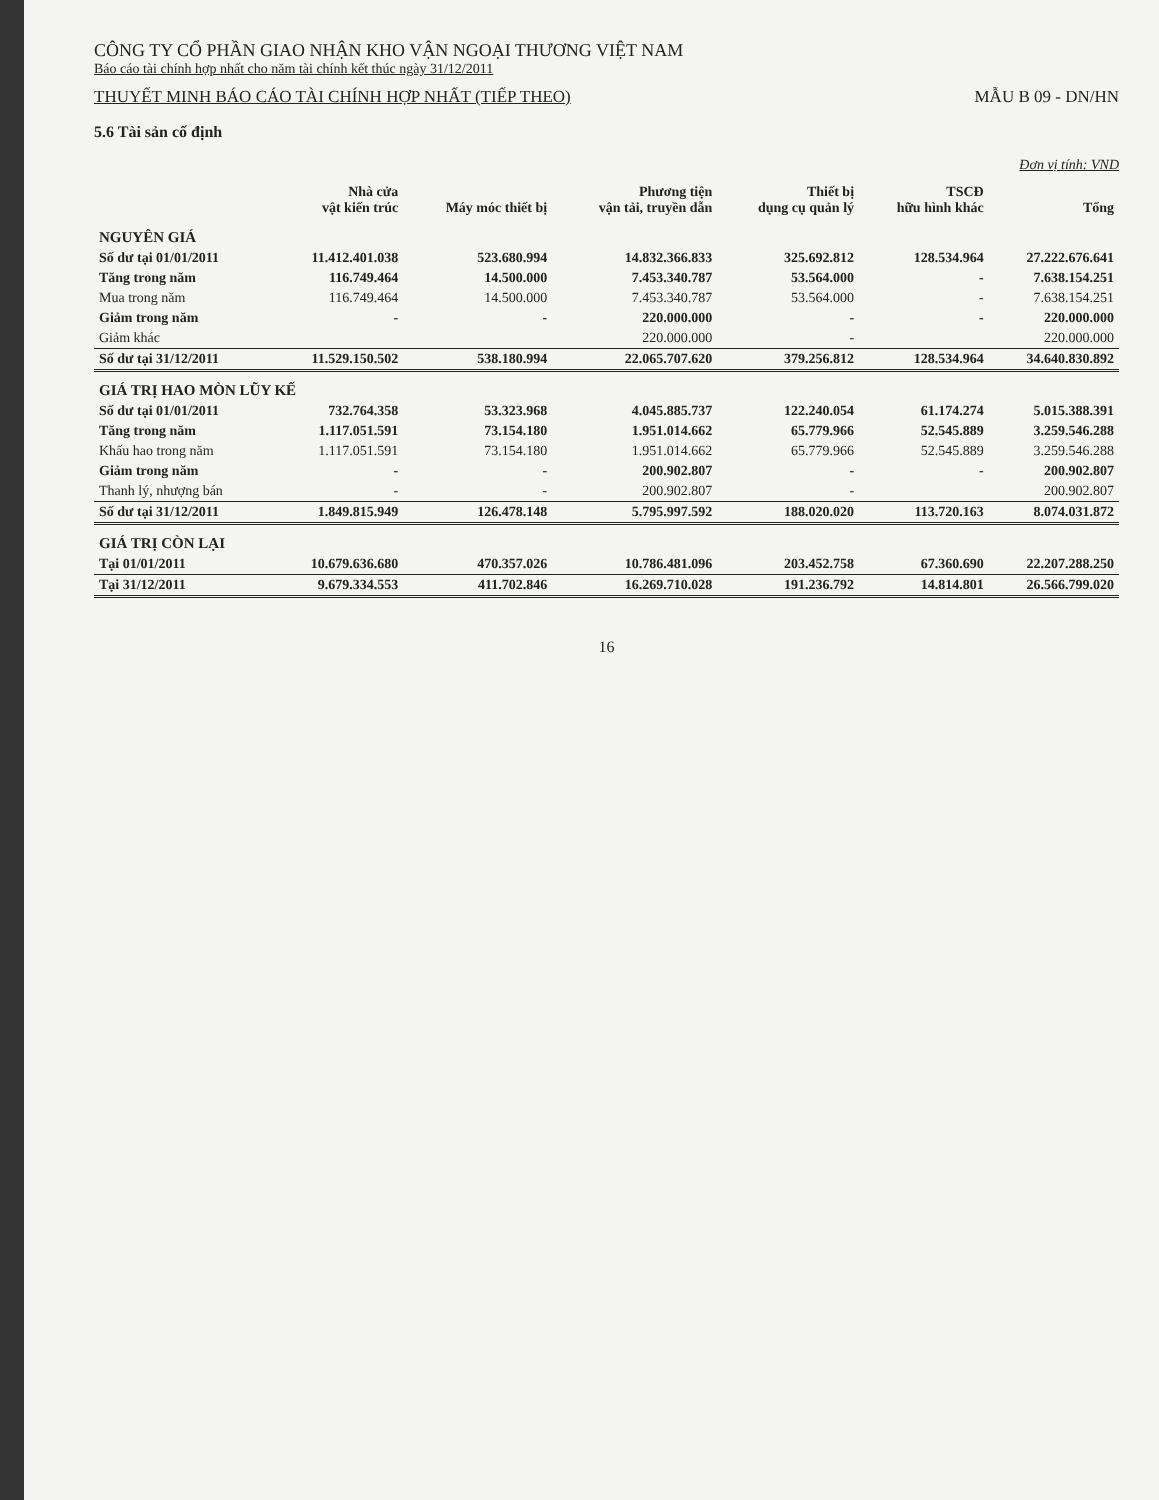CÔNG TY CỔ PHẦN GIAO NHẬN KHO VẬN NGOẠI THƯƠNG VIỆT NAM
Báo cáo tài chính hợp nhất cho năm tài chính kết thúc ngày 31/12/2011
THUYẾT MINH BÁO CÁO TÀI CHÍNH HỢP NHẤT (TIẾP THEO)
MẪU B 09 - DN/HN
5.6 Tài sản cố định
Đơn vị tính: VND
| | Nhà cửa vật kiến trúc | Máy móc thiết bị | Phương tiện vận tải, truyền dẫn | Thiết bị dụng cụ quản lý | TSCĐ hữu hình khác | Tổng |
| --- | --- | --- | --- | --- | --- | --- |
| NGUYÊN GIÁ | | | | | | |
| Số dư tại 01/01/2011 | 11.412.401.038 | 523.680.994 | 14.832.366.833 | 325.692.812 | 128.534.964 | 27.222.676.641 |
| Tăng trong năm | 116.749.464 | 14.500.000 | 7.453.340.787 | 53.564.000 | - | 7.638.154.251 |
| Mua trong năm | 116.749.464 | 14.500.000 | 7.453.340.787 | 53.564.000 | - | 7.638.154.251 |
| Giảm trong năm | - | - | 220.000.000 | - | - | 220.000.000 |
| Giảm khác | | | 220.000.000 | - | | 220.000.000 |
| Số dư tại 31/12/2011 | 11.529.150.502 | 538.180.994 | 22.065.707.620 | 379.256.812 | 128.534.964 | 34.640.830.892 |
| GIÁ TRỊ HAO MÒN LŨY KẾ | | | | | | |
| Số dư tại 01/01/2011 | 732.764.358 | 53.323.968 | 4.045.885.737 | 122.240.054 | 61.174.274 | 5.015.388.391 |
| Tăng trong năm | 1.117.051.591 | 73.154.180 | 1.951.014.662 | 65.779.966 | 52.545.889 | 3.259.546.288 |
| Khấu hao trong năm | 1.117.051.591 | 73.154.180 | 1.951.014.662 | 65.779.966 | 52.545.889 | 3.259.546.288 |
| Giảm trong năm | - | - | 200.902.807 | - | - | 200.902.807 |
| Thanh lý, nhượng bán | - | - | 200.902.807 | - | | 200.902.807 |
| Số dư tại 31/12/2011 | 1.849.815.949 | 126.478.148 | 5.795.997.592 | 188.020.020 | 113.720.163 | 8.074.031.872 |
| GIÁ TRỊ CÒN LẠI | | | | | | |
| Tại 01/01/2011 | 10.679.636.680 | 470.357.026 | 10.786.481.096 | 203.452.758 | 67.360.690 | 22.207.288.250 |
| Tại 31/12/2011 | 9.679.334.553 | 411.702.846 | 16.269.710.028 | 191.236.792 | 14.814.801 | 26.566.799.020 |
16